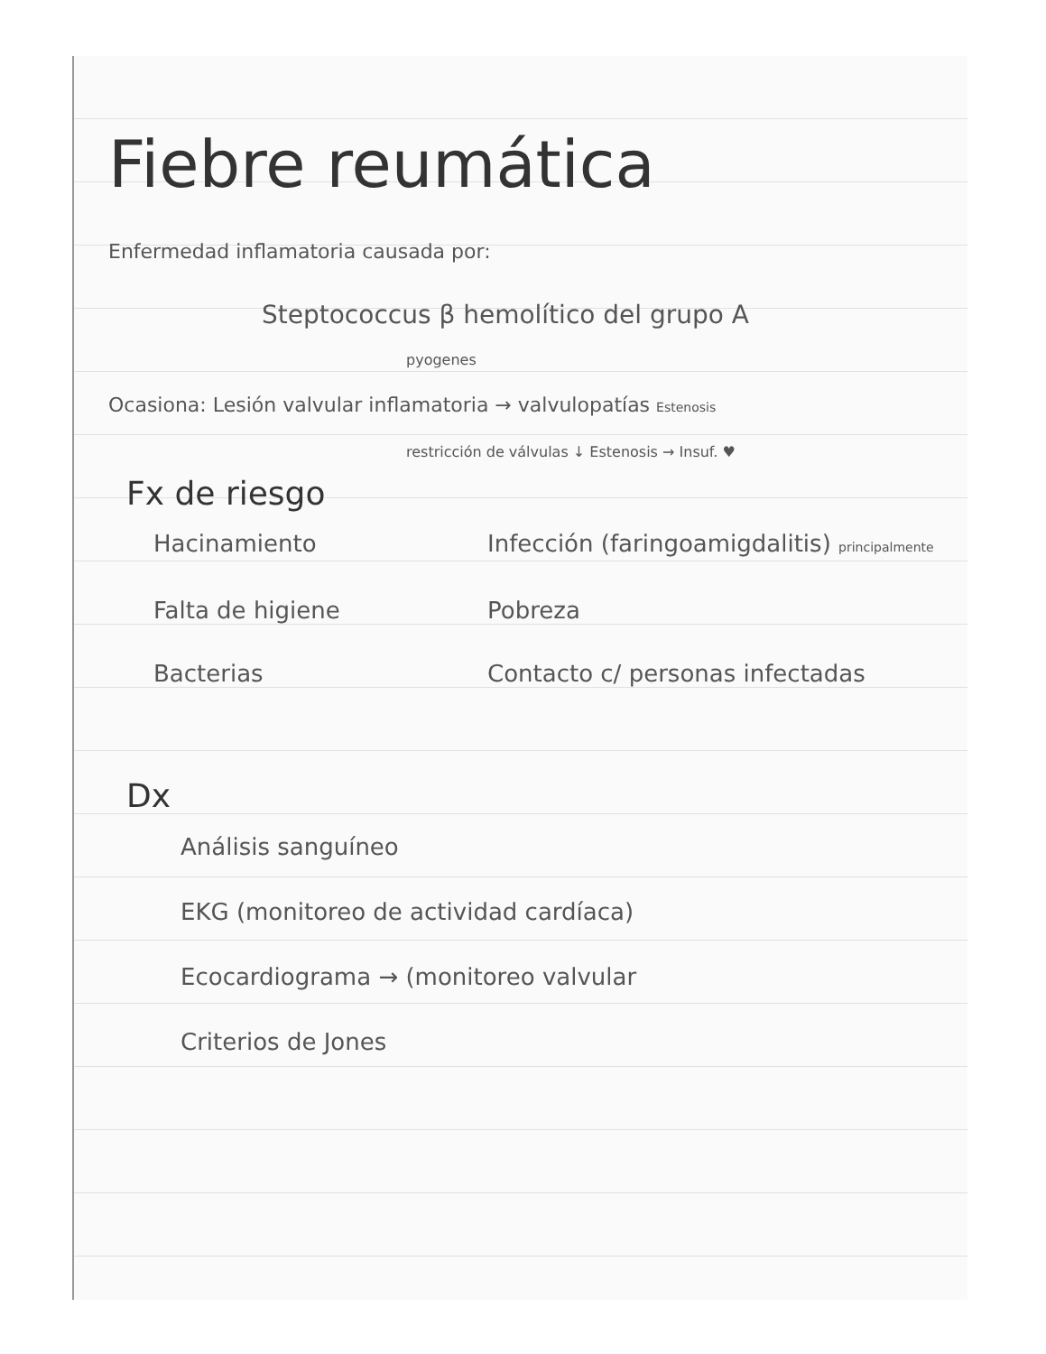Fiebre reumática
Enfermedad inflamatoria causada por:
Steptococcus β hemolítico del grupo A
pyogenes
Ocasiona: Lesión valvular inflamatoria → valvulopatías Estenosis
restricción de válvulas ↓ Estenosis → Insuf. ♥
Fx de riesgo
Hacinamiento
Infección (faringoamigdalitis) principalmente
Falta de higiene
Pobreza
Bacterias
Contacto c/ personas infectadas
Dx
Análisis sanguíneo
EKG (monitoreo de actividad cardíaca)
Ecocardiograma → (monitoreo valvular
Criterios de Jones